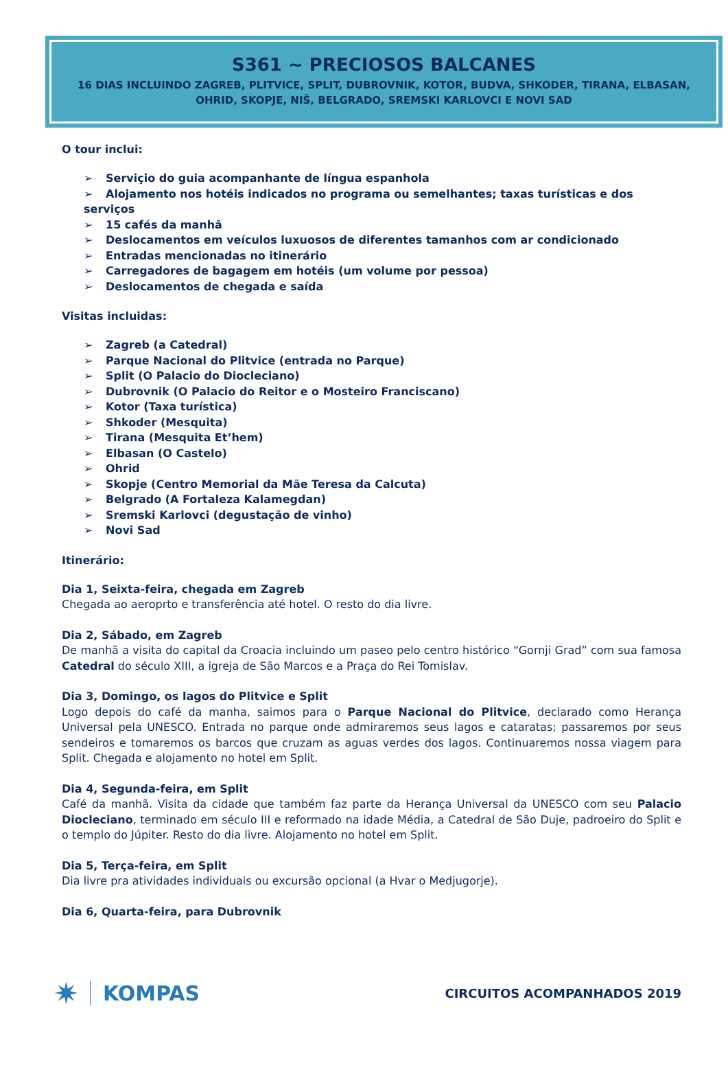S361 ~ PRECIOSOS BALCANES
16 DIAS INCLUINDO ZAGREB, PLITVICE, SPLIT, DUBROVNIK, KOTOR, BUDVA, SHKODER, TIRANA, ELBASAN, OHRID, SKOPJE, NIŠ, BELGRADO, SREMSKI KARLOVCI E NOVI SAD
O tour inclui:
➢ Serviçio do guia acompanhante de língua espanhola
➢ Alojamento nos hotéis indicados no programa ou semelhantes; taxas turísticas e dos serviços
➢ 15 cafés da manhã
➢ Deslocamentos em veículos luxuosos de diferentes tamanhos com ar condicionado
➢ Entradas mencionadas no itinerário
➢ Carregadores de bagagem em hotéis (um volume por pessoa)
➢ Deslocamentos de chegada e saída
Visitas incluidas:
➢ Zagreb (a Catedral)
➢ Parque Nacional do Plitvice (entrada no Parque)
➢ Split (O Palacio do Diocleciano)
➢ Dubrovnik (O Palacio do Reitor e o Mosteiro Franciscano)
➢ Kotor (Taxa turística)
➢ Shkoder (Mesquita)
➢ Tirana (Mesquita Et’hem)
➢ Elbasan (O Castelo)
➢ Ohrid
➢ Skopje (Centro Memorial da Mãe Teresa da Calcuta)
➢ Belgrado (A Fortaleza Kalamegdan)
➢ Sremski Karlovci (degustação de vinho)
➢ Novi Sad
Itinerário:
Dia 1, Seixta-feira, chegada em Zagreb
Chegada ao aeroprto e transferência até hotel. O resto do dia livre.
Dia 2, Sábado, em Zagreb
De manhã a visita do capital da Croacia incluindo um paseo pelo centro histórico “Gornji Grad” com sua famosa Catedral do século XIII, a igreja de São Marcos e a Praça do Rei Tomislav.
Dia 3, Domingo, os lagos do Plitvice e Split
Logo depois do café da manha, saimos para o Parque Nacional do Plitvice, declarado como Herança Universal pela UNESCO. Entrada no parque onde admiraremos seus lagos e cataratas; passaremos por seus sendeiros e tomaremos os barcos que cruzam as aguas verdes dos lagos. Continuaremos nossa viagem para Split. Chegada e alojamento no hotel em Split.
Dia 4, Segunda-feira, em Split
Café da manhã. Visita da cidade que também faz parte da Herança Universal da UNESCO com seu Palacio Diocleciano, terminado em século III e reformado na idade Média, a Catedral de São Duje, padroeiro do Split e o templo do Júpiter. Resto do dia livre. Alojamento no hotel em Split.
Dia 5, Terça-feira, em Split
Dia livre pra atividades individuais ou excursão opcional (a Hvar o Medjugorje).
Dia 6, Quarta-feira, para Dubrovnik
✷ KOMPAS
CIRCUITOS ACOMPANHADOS 2019